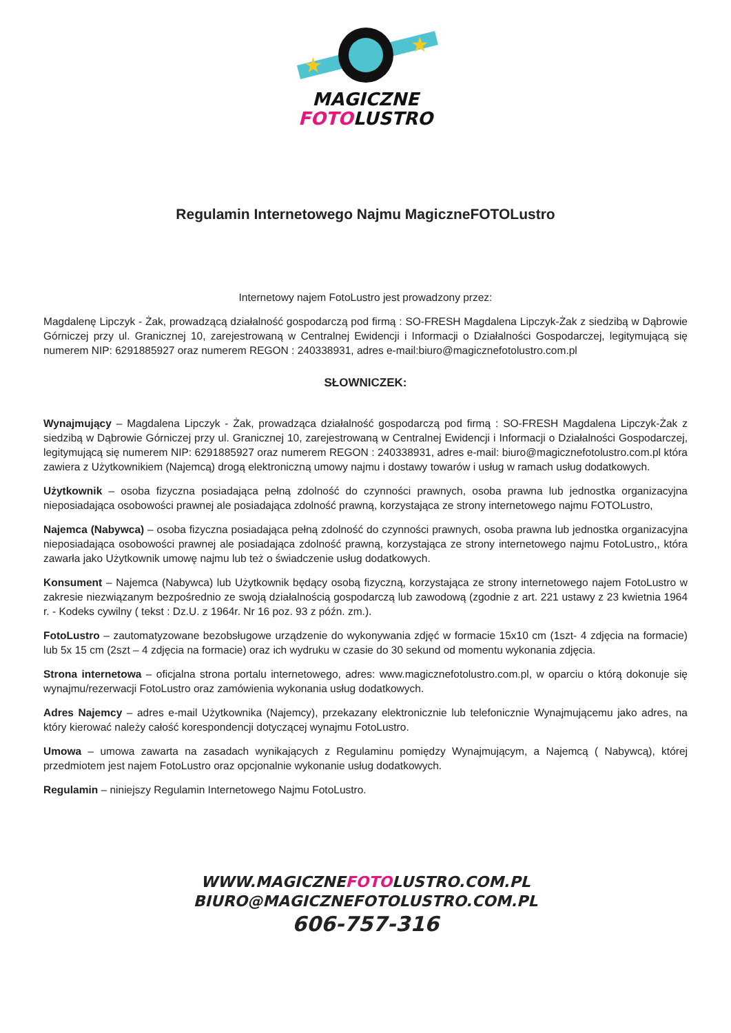★
★
MAGICZNE
FOTOLUSTRO
Regulamin Internetowego Najmu MagiczneFOTOLustro
Internetowy najem FotoLustro jest prowadzony przez:
Magdalenę Lipczyk - Żak, prowadzącą działalność gospodarczą pod firmą : SO-FRESH Magdalena Lipczyk-Żak z siedzibą w Dąbrowie Górniczej przy ul. Granicznej 10, zarejestrowaną w Centralnej Ewidencji i Informacji o Działalności Gospodarczej, legitymującą się numerem NIP: 6291885927 oraz numerem REGON : 240338931, adres e-mail:biuro@magicznefotolustro.com.pl
SŁOWNICZEK:
Wynajmujący – Magdalena Lipczyk - Żak, prowadząca działalność gospodarczą pod firmą : SO-FRESH Magdalena Lipczyk-Żak z siedzibą w Dąbrowie Górniczej przy ul. Granicznej 10, zarejestrowaną w Centralnej Ewidencji i Informacji o Działalności Gospodarczej, legitymującą się numerem NIP: 6291885927 oraz numerem REGON : 240338931, adres e-mail: biuro@magicznefotolustro.com.pl która zawiera z Użytkownikiem (Najemcą) drogą elektroniczną umowy najmu i dostawy towarów i usług w ramach usług dodatkowych.
Użytkownik – osoba fizyczna posiadająca pełną zdolność do czynności prawnych, osoba prawna lub jednostka organizacyjna nieposiadająca osobowości prawnej ale posiadająca zdolność prawną, korzystająca ze strony internetowego najmu FOTOLustro,
Najemca (Nabywca) – osoba fizyczna posiadająca pełną zdolność do czynności prawnych, osoba prawna lub jednostka organizacyjna nieposiadająca osobowości prawnej ale posiadająca zdolność prawną, korzystająca ze strony internetowego najmu FotoLustro,, która zawarła jako Użytkownik umowę najmu lub też o świadczenie usług dodatkowych.
Konsument – Najemca (Nabywca) lub Użytkownik będący osobą fizyczną, korzystająca ze strony internetowego najem FotoLustro w zakresie niezwiązanym bezpośrednio ze swoją działalnością gospodarczą lub zawodową (zgodnie z art. 221 ustawy z 23 kwietnia 1964 r. - Kodeks cywilny ( tekst : Dz.U. z 1964r. Nr 16 poz. 93 z późn. zm.).
FotoLustro – zautomatyzowane bezobsługowe urządzenie do wykonywania zdjęć w formacie 15x10 cm (1szt- 4 zdjęcia na formacie) lub 5x 15 cm (2szt – 4 zdjęcia na formacie) oraz ich wydruku w czasie do 30 sekund od momentu wykonania zdjęcia.
Strona internetowa – oficjalna strona portalu internetowego, adres: www.magicznefotolustro.com.pl, w oparciu o którą dokonuje się wynajmu/rezerwacji FotoLustro oraz zamówienia wykonania usług dodatkowych.
Adres Najemcy – adres e-mail Użytkownika (Najemcy), przekazany elektronicznie lub telefonicznie Wynajmującemu jako adres, na który kierować należy całość korespondencji dotyczącej wynajmu FotoLustro.
Umowa – umowa zawarta na zasadach wynikających z Regulaminu pomiędzy Wynajmującym, a Najemcą ( Nabywcą), której przedmiotem jest najem FotoLustro oraz opcjonalnie wykonanie usług dodatkowych.
Regulamin – niniejszy Regulamin Internetowego Najmu FotoLustro.
WWW.MAGICZNEFOTOLUSTRO.COM.PL
BIURO@MAGICZNEFOTOLUSTRO.COM.PL
606-757-316